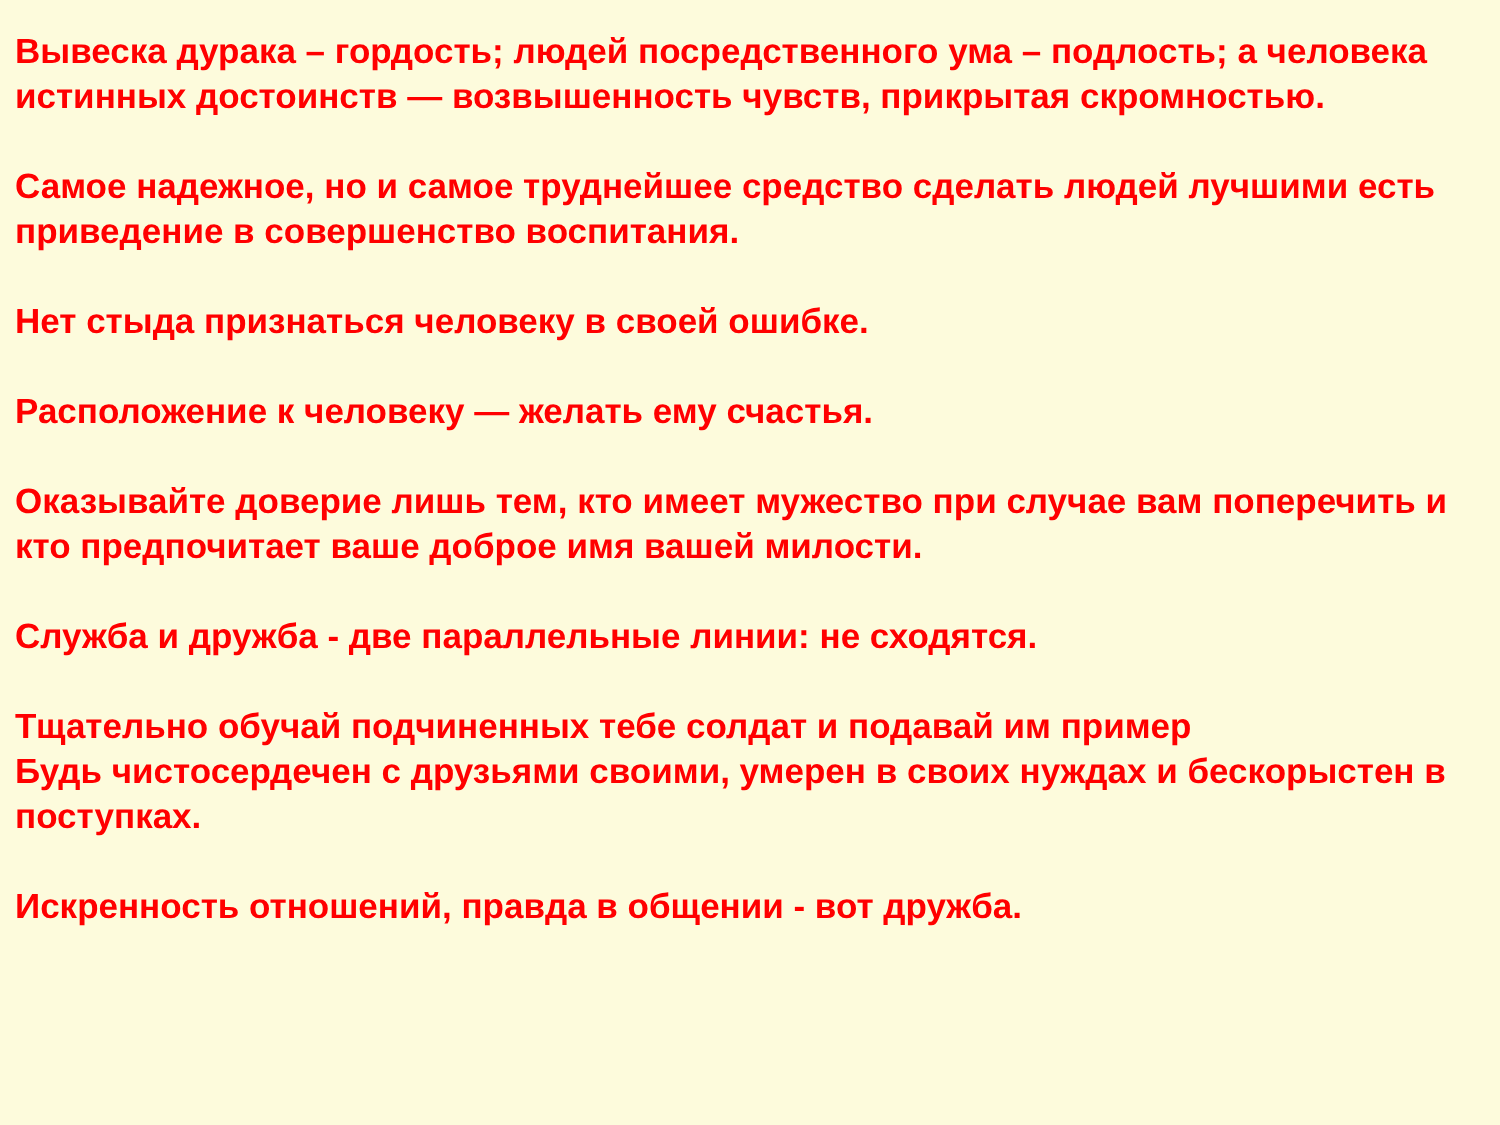Вывеска дурака – гордость; людей посредственного ума – подлость; а человека истинных достоинств — возвышенность чувств, прикрытая скромностью.
Самое надежное, но и самое труднейшее средство сделать людей лучшими есть приведение в совершенство воспитания.
Нет стыда признаться человеку в своей ошибке.
Расположение к человеку — желать ему счастья.
Оказывайте доверие лишь тем, кто имеет мужество при случае вам поперечить и кто предпочитает ваше доброе имя вашей милости.
Служба и дружба - две параллельные линии: не сходятся.
Тщательно обучай подчиненных тебе солдат и подавай им пример
Будь чистосердечен с друзьями своими, умерен в своих нуждах и бескорыстен в поступках.
Искренность отношений, правда в общении - вот дружба.